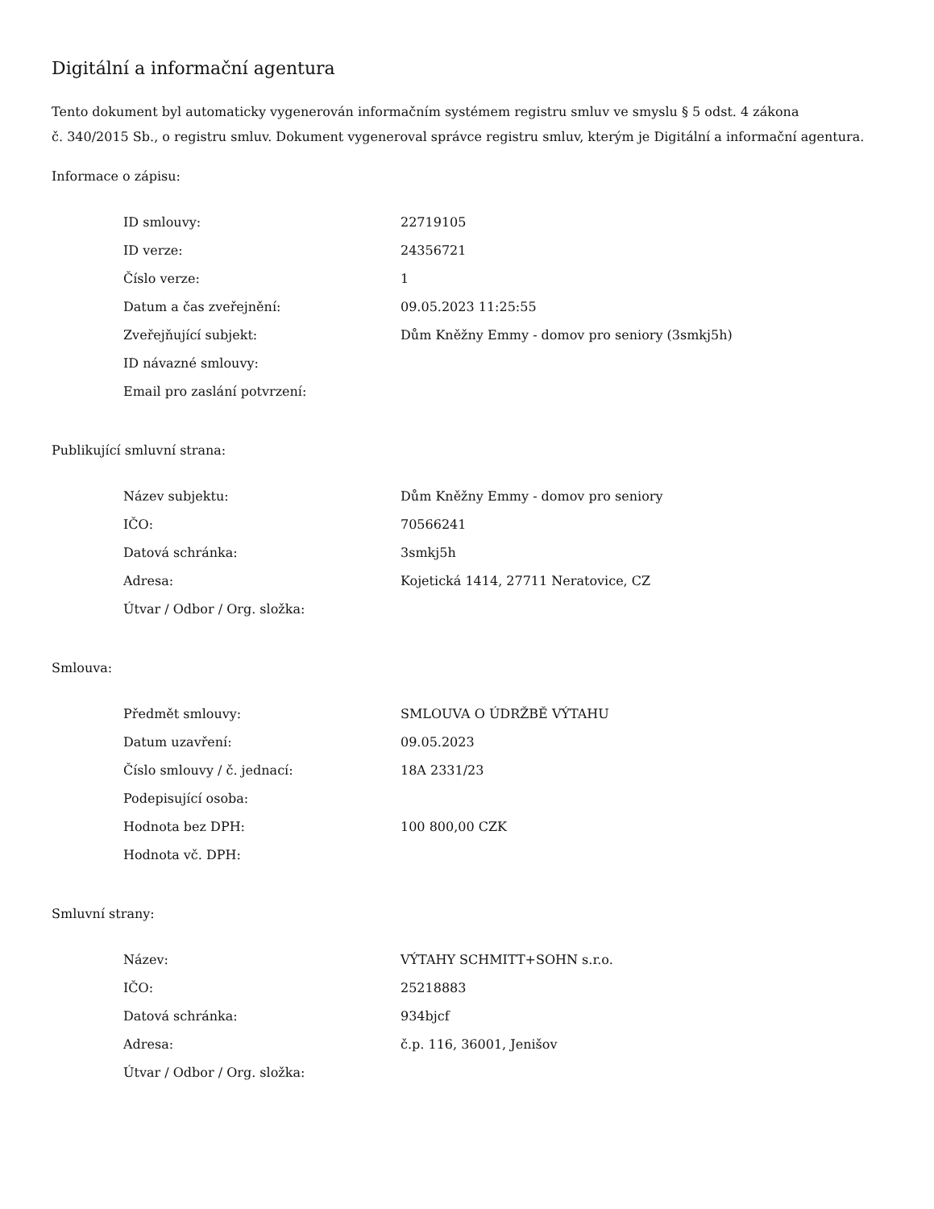Digitální a informační agentura
Tento dokument byl automaticky vygenerován informačním systémem registru smluv ve smyslu § 5 odst. 4 zákona
č. 340/2015 Sb., o registru smluv. Dokument vygeneroval správce registru smluv, kterým je Digitální a informační agentura.
Informace o zápisu:
| ID smlouvy: | 22719105 |
| ID verze: | 24356721 |
| Číslo verze: | 1 |
| Datum a čas zveřejnění: | 09.05.2023 11:25:55 |
| Zveřejňující subjekt: | Dům Kněžny Emmy - domov pro seniory (3smkj5h) |
| ID návazné smlouvy: | |
| Email pro zaslání potvrzení: | |
Publikující smluvní strana:
| Název subjektu: | Dům Kněžny Emmy - domov pro seniory |
| IČO: | 70566241 |
| Datová schránka: | 3smkj5h |
| Adresa: | Kojetická 1414, 27711 Neratovice, CZ |
| Útvar / Odbor / Org. složka: | |
Smlouva:
| Předmět smlouvy: | SMLOUVA O ÚDRŽBĚ VÝTAHU |
| Datum uzavření: | 09.05.2023 |
| Číslo smlouvy / č. jednací: | 18A 2331/23 |
| Podepisující osoba: | |
| Hodnota bez DPH: | 100 800,00 CZK |
| Hodnota vč. DPH: | |
Smluvní strany:
| Název: | VÝTAHY SCHMITT+SOHN s.r.o. |
| IČO: | 25218883 |
| Datová schránka: | 934bjcf |
| Adresa: | č.p. 116, 36001, Jenišov |
| Útvar / Odbor / Org. složka: | |